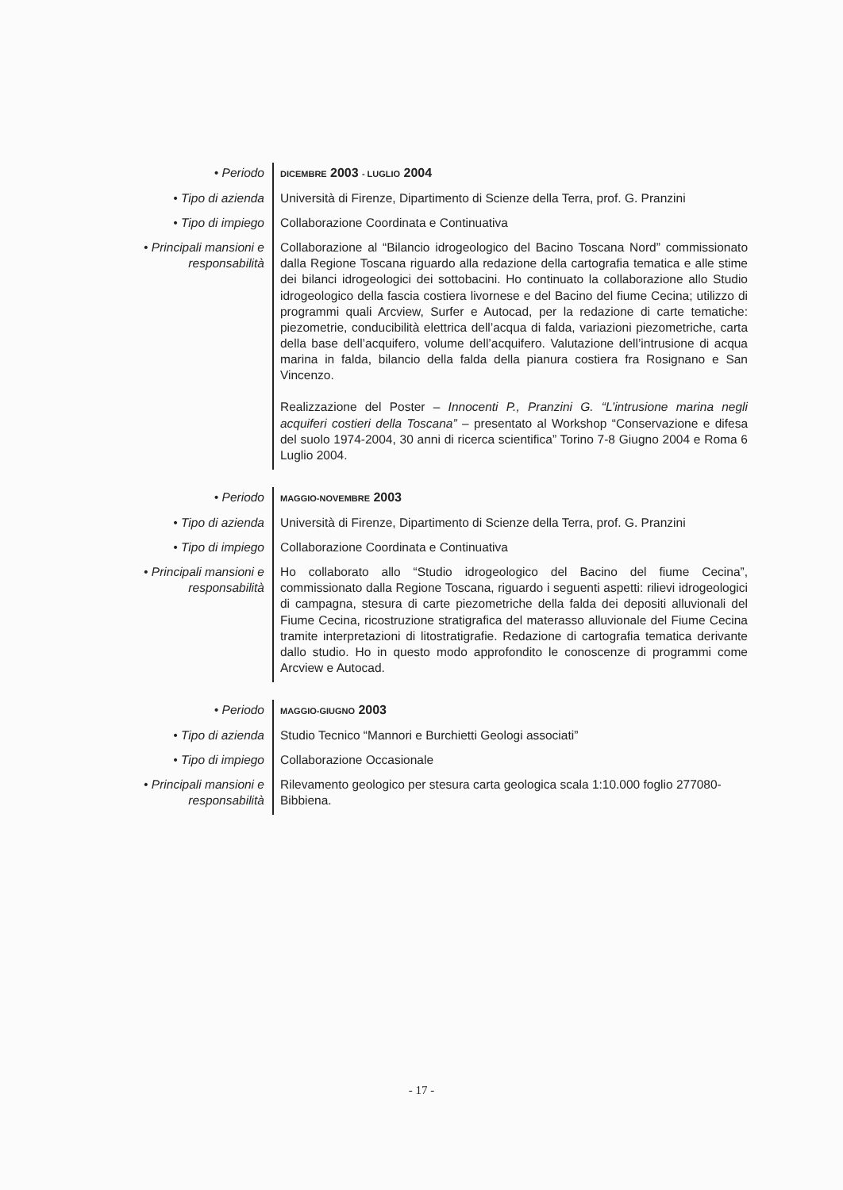| • Periodo | DICEMBRE 2003 - LUGLIO 2004 |
| • Tipo di azienda | Università di Firenze, Dipartimento di Scienze della Terra, prof. G. Pranzini |
| • Tipo di impiego | Collaborazione Coordinata e Continuativa |
| • Principali mansioni e responsabilità | Collaborazione al “Bilancio idrogeologico del Bacino Toscana Nord” commissionato dalla Regione Toscana riguardo alla redazione della cartografia tematica e alle stime dei bilanci idrogeologici dei sottobacini. Ho continuato la collaborazione allo Studio idrogeologico della fascia costiera livornese e del Bacino del fiume Cecina; utilizzo di programmi quali Arcview, Surfer e Autocad, per la redazione di carte tematiche: piezometrie, conducibilità elettrica dell’acqua di falda, variazioni piezometriche, carta della base dell’acquifero, volume dell’acquifero. Valutazione dell’intrusione di acqua marina in falda, bilancio della falda della pianura costiera fra Rosignano e San Vincenzo. Realizzazione del Poster – Innocenti P., Pranzini G. “L’intrusione marina negli acquiferi costieri della Toscana” – presentato al Workshop “Conservazione e difesa del suolo 1974-2004, 30 anni di ricerca scientifica” Torino 7-8 Giugno 2004 e Roma 6 Luglio 2004. |
| • Periodo | MAGGIO-NOVEMBRE 2003 |
| • Tipo di azienda | Università di Firenze, Dipartimento di Scienze della Terra, prof. G. Pranzini |
| • Tipo di impiego | Collaborazione Coordinata e Continuativa |
| • Principali mansioni e responsabilità | Ho collaborato allo “Studio idrogeologico del Bacino del fiume Cecina”, commissionato dalla Regione Toscana, riguardo i seguenti aspetti: rilievi idrogeologici di campagna, stesura di carte piezometriche della falda dei depositi alluvionali del Fiume Cecina, ricostruzione stratigrafica del materasso alluvionale del Fiume Cecina tramite interpretazioni di litostratigrafie. Redazione di cartografia tematica derivante dallo studio. Ho in questo modo approfondito le conoscenze di programmi come Arcview e Autocad. |
| • Periodo | MAGGIO-GIUGNO 2003 |
| • Tipo di azienda | Studio Tecnico “Mannori e Burchietti Geologi associati” |
| • Tipo di impiego | Collaborazione Occasionale |
| • Principali mansioni e responsabilità | Rilevamento geologico per stesura carta geologica scala 1:10.000 foglio 277080-Bibbiena. |
- 17 -